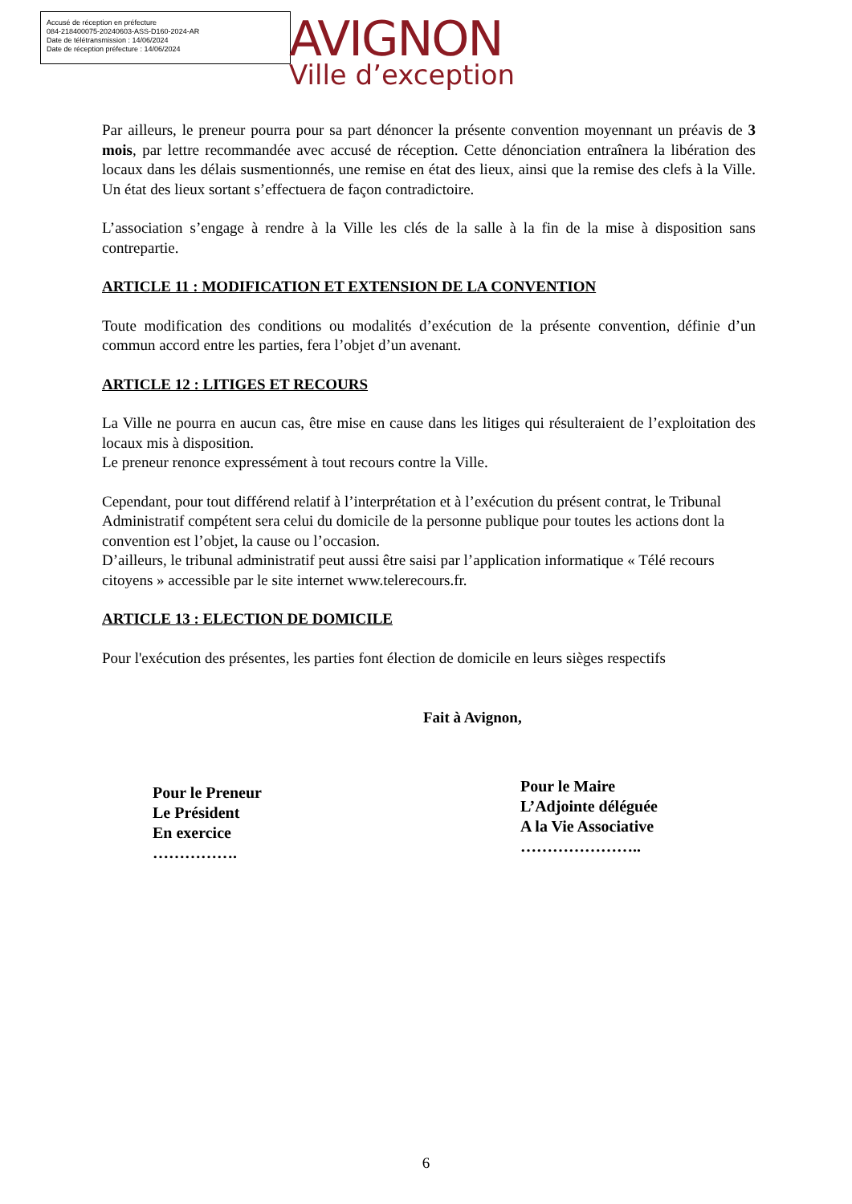Accusé de réception en préfecture
084-218400075-20240603-ASS-D160-2024-AR
Date de télétransmission : 14/06/2024
Date de réception préfecture : 14/06/2024
AVIGNON
Ville d’exception
Par ailleurs, le preneur pourra pour sa part dénoncer la présente convention moyennant un préavis de 3 mois, par lettre recommandée avec accusé de réception. Cette dénonciation entraînera la libération des locaux dans les délais susmentionnés, une remise en état des lieux, ainsi que la remise des clefs à la Ville. Un état des lieux sortant s’effectuera de façon contradictoire.
L’association s’engage à rendre à la Ville les clés de la salle à la fin de la mise à disposition sans contrepartie.
ARTICLE 11 : MODIFICATION ET EXTENSION DE LA CONVENTION
Toute modification des conditions ou modalités d’exécution de la présente convention, définie d’un commun accord entre les parties, fera l’objet d’un avenant.
ARTICLE 12 : LITIGES ET RECOURS
La Ville ne pourra en aucun cas, être mise en cause dans les litiges qui résulteraient de l’exploitation des locaux mis à disposition.
Le preneur renonce expressément à tout recours contre la Ville.
Cependant, pour tout différend relatif à l’interprétation et à l’exécution du présent contrat, le Tribunal Administratif compétent sera celui du domicile de la personne publique pour toutes les actions dont la convention est l’objet, la cause ou l’occasion.
D’ailleurs, le tribunal administratif peut aussi être saisi par l’application informatique « Télé recours citoyens » accessible par le site internet www.telerecours.fr.
ARTICLE 13 : ELECTION DE DOMICILE
Pour l'exécution des présentes, les parties font élection de domicile en leurs sièges respectifs
Fait à Avignon,
Pour le Preneur
Le Président
En exercice
…………….
Pour le Maire
L’Adjointe déléguée
A la Vie Associative
…………………..
6